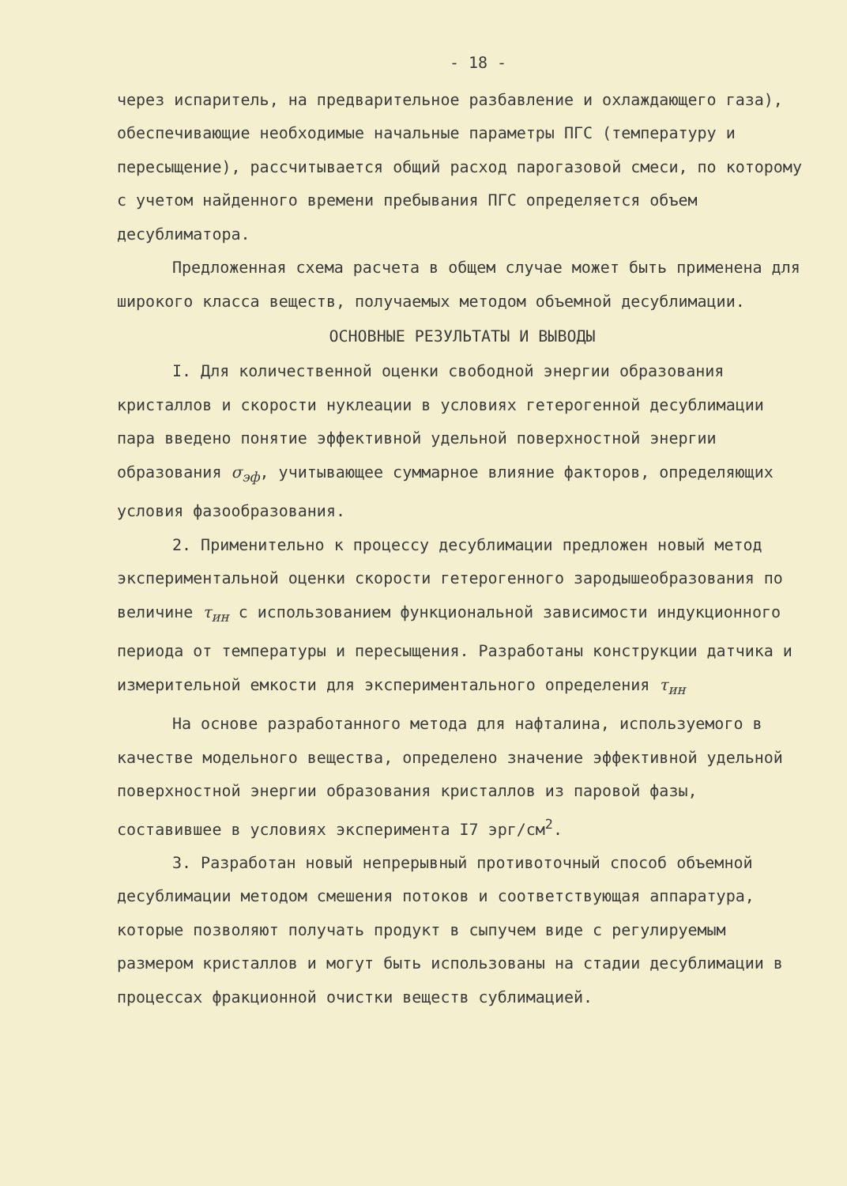- 18 -
через испаритель, на предварительное разбавление и охлаждающего газа), обеспечивающие необходимые начальные параметры ПГС (температуру и пересыщение), рассчитывается общий расход парогазовой смеси, по которому с учетом найденного времени пребывания ПГС определяется объем десублиматора.
Предложенная схема расчета в общем случае может быть применена для широкого класса веществ, получаемых методом объемной десублимации.
ОСНОВНЫЕ РЕЗУЛЬТАТЫ И ВЫВОДЫ
I. Для количественной оценки свободной энергии образования кристаллов и скорости нуклеации в условиях гетерогенной десублимации пара введено понятие эффективной удельной поверхностной энергии образования σ<sub>эф</sub>, учитывающее суммарное влияние факторов, определяющих условия фазообразования.
2. Применительно к процессу десублимации предложен новый метод экспериментальной оценки скорости гетерогенного зародышеобразования по величине τ<sub>ин</sub> с использованием функциональной зависимости индукционного периода от температуры и пересыщения. Разработаны конструкции датчика и измерительной емкости для экспериментального определения τ<sub>ин</sub>
На основе разработанного метода для нафталина, используемого в качестве модельного вещества, определено значение эффективной удельной поверхностной энергии образования кристаллов из паровой фазы, составившее в условиях эксперимента I7 эрг/см<sup>2</sup>.
3. Разработан новый непрерывный противоточный способ объемной десублимации методом смешения потоков и соответствующая аппаратура, которые позволяют получать продукт в сыпучем виде с регулируемым размером кристаллов и могут быть использованы на стадии десублимации в процессах фракционной очистки веществ сублимацией.